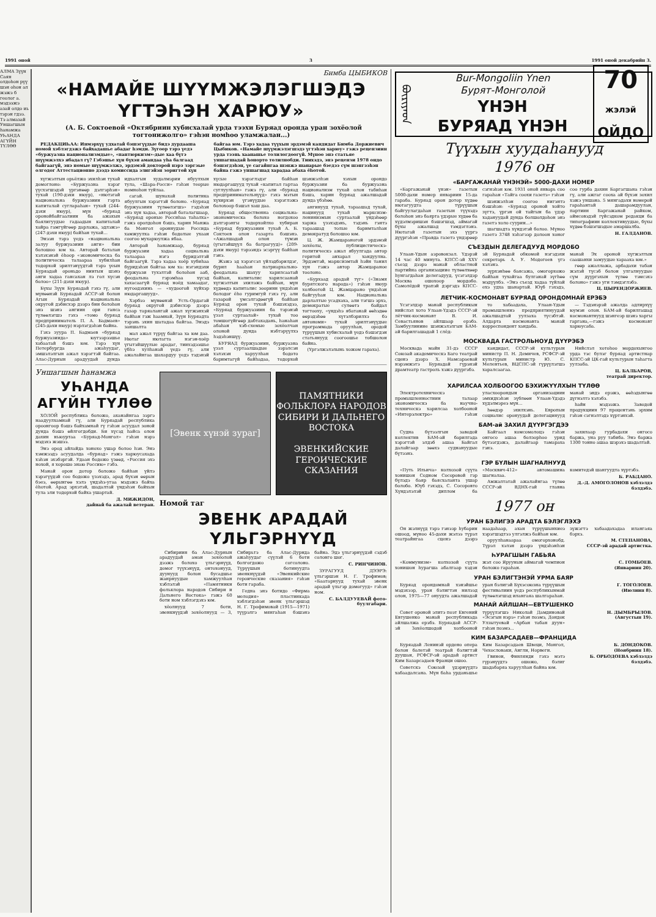1991 оной 3 1991 оной декабрийн 3.
АЛМА Зүүн Саян олдоһон рүү шэн оһон ал жэжэ б геолог а. мэдээжэ азай олдо иь тэрэн гдээ. Тэ алмазай Уншагшын һанамжа УҺАНДА АГҮЙН ТҮЛӨӨ
Бимба ЦЫБИКОВ
«НАМАЙЕ ШҮҮМЖЭЛЭГШЭДЭ ҮГТЭҺЭН ХАРЮУ»
(А. Б. Соктоевой «Октябриин хубисхалай урда тээхи Буряад оронда уран зохёолой тогтонижолго» гэһэн номһоо уламжалан...)
РЕДАКЦИҺАА: Инмэрхүү удхатай бэшэгүүдые бидэ дурдааша номой хэблэгдэжэ байхадашье абадаг һэмди. Зүгоор тэрэ үедэ «буржуазна национализмдые», «пантюркизм»-дые хаа бүтэ шүүмжэлхэ ябадал гү? Гэбэшье хүн бүхэн амандаа уһа балгаад байгаагүй, энэ номые шүүмжэлжэ, эрдэмэй докторой нэрэ зэргэые олгодог Аттестационно дээдэ комиссида элигэйэн зоригтой хүн байгаа юм. Тэрэ хадаа түүхын эрдэмэй кандидат Бимба Доржиевич Цыбиков. «Намайе шүүмжэлэгшэдэ үгтэһэн харюу» гэжэ рецензиин урда тээнь хаанашье толилогдоогүй. Мүноо энэ статьяе уншагшадай һонорто толилнобди. Тиихэдэ, энэ рецензи 1978 ондо бэшэгдэһэн, үе сагайнгаа шэнжэ шанарые бэедээ сүм шэнгээһэн байна гэжэ уншагшад харадаа абаха ёһотой.
хүгжэлтын орьёлжо эхилһэн тухай домоглоно: «Буржуазна хэрэг үүсхэгшэдэй үргэнөөр дэлгэрһэн» тухай (190-дэхи нюур), «нютэгай национальна буржуазиин гэрта капиталай суглараһан» тухай (244-дэхи нюур), мүн «буряад оронойбайгаалиин ба ажахын баялигуудые гадаадын капиталай хайра гамгүйгөөр дарлажа, эдлэжэ» (247-дэхи нюур) байһан тухай...
Энээн тэрэ үедэ «национальна залуу буржуазиин анги» бии болошоо юм ха. Авторай баталан хэлэхэнэй ёһоор «экономическа ба политическа талаараа хубилһан тодорхой эрилтэнүүдтэй тэрэ үеын Буряадай ороньдо ниитын шэнэ анги хадаа гансахан лэ гол хүсэн болоо» (211-дэхи нюур).
Бүхы Зүүн Буряадай гэхэ гү, али мүнөөнэй Буряадай АССР-эй болон Агын Буряадай национальна округой дэбисхэр дээрэ бии болоһон энэ шэнэ ангиин ори ганса түлөөлэгшэ гэхэ «томо буряад предприниматель П. А. Бадмаев» (245-дахи нюур) нэрлэгдэһэн байна.
Гэхэ зуура П. Бадмаев «буряад буржуазиида» юугээрээшье хабаатай бэшэ юм. Тэрэ хүн Петербургда ажаһуудаг, эмшэлэлгын ажал хэрэгтэй байгаа. Алас-Дурнын арадуудай дунда идхалгын худалмэрии ябуулхын тула, «Шара-Росси» гэһэн теорые номноһон туйлаа.
сагай. шунахай политика ябуулгын хэрэгтэй болоно. «Буряад буржуазиин түлөөлэгшэ» гэдэһэн энэ хүн хадаа, авторай баталагшаар, «Буряад ороные Россиһаа таһалха» гэжэ оролдоһон бэшэ, харин Манжа ба Монгол ороннудые Россида хамжуулха гэһэн бодолые ухаан соогоо мухарюулжа ябаа.
Авторай һанамжаар, буряад буржуазии хадаа социальна талаараа нэгэ бүридэлтэй байгаагүй. Тэрэ хадаа хоёр хубиһаа бүридэһэн байгаа юм ха: нэгэндэхи буржуази тухэлтэй болоһон ааб, феодальна гэрэмһаа хүсэд хахасаагүй буряад ноёд хамаадаг, нугоодэхинь — «худоогой хүйхэр нюдаргашууд».
Хэрбээ мүнөөнэй Усть-Ордагай буряад округой дэбисхэр дээрэ газар таряалангай ажал хүгжэнхэй байһан гэж һаамнай, Зүүн Буряадта тэрэнь эхин шатадаа байгаа. Энэдэ заншалта
мал ажал түрүү байгаа ха юм даа. Нютаг нютагта нэгэн-хоёр үгытэйшүүлые арадаг, тиихэдээшье үбһэ хулһанай үедэ гү, али ажалайнгаа шахардуу үедэ тэдэнэй хүсые хэрэглэдэг байһан нюдаргашууд тухай «капитал гартаа суглуулһан» гэжэ гү, али «буряад предпринимательнүүд» гэхэ мэтын хүхирхэн үгэнүүдые хэрэглэжэ болохоор бэшэл хаш даа.
Буряад общественна социальна-экономическа болохо ногдохоо дэлгэрэнгы тодорхойлхо хубиран «Буряад буржуазиин тухай А. Б. Соктоев олон газарта бэшэнэ. «Ажалшадай олон түмэн (үгытэйшүүл ба батрагууд)» (209-дэхи нюур) тэрээндэ эсэргүү байһан гэнэ.
Жэжэ эд хэрэгсэл үйлэдбэрилдэг, бүрил һааһан патриархально-феодальна шахуу харилсаатай байһан, капиталис харилсаанай хүгжэлтын эхилэжэ байһан, мүн хүдөөдэ капиталис зооринн үндэһэн болодог ёһо гуримгуй гэхэ гү, али газарой үмсэлгэдөөгүй байһан Буряад орон тухай бэшэхэдээ, «Буряад буржуазиин ба тэрэнэй үзэл суртаалай» тухай тоо томшогүйгөөр дабтахадань, һанаһан абаһан хэб-схемые зохёолчан олоной дунда нэбтэрүүлхэ һэдэһэншүү.
БУРЯАД буржуазиин, буржуазна үзэл суртаалшадые зэрэлсэн хэлэхэн харуулһан бодото баримтагүй байһадаа, тодорхой шэнжэлһэн хэхын орондо буржуазии ба буржуазна национализм тухай олон табиһан бэшэ, харин буряад ажалшадай дунда үбэһөө.
ангинууд тухай, тараашад тухай, нацинууд тухай марксизм-ленинизмын суртаалай үндэһөөр харжа үзэхэдэнь, тэдэнь гэнтэ тараашад толые баримталһан демократуд болошоо юм.
Ц. Ж. Жамцараногой эрдэмэй зохёолы, публицистическэ-политическэ ажал ябуулгада автор геритой анхарал хандуулна. Эрдэмтэй, марксизмтай һэйн танил хүн гэжэ автор Жамцараное тоолоно.
«Бурхаад арадай түг» («Знамя бурятского народа») гэһэн нюур холбоотой Ц. Жамцарано үндэһэн байгууһан юм. Национальна дарлалтые усадхаха, али тэгшэ эрхэ, демократые сулөөтэ байдал тогтооху, «үндэһэ ябатанай өөһэдөө өөрэдэһөө хүтэлбэрилхэ бэ автономи» тухай эрилтэнүүдые программада оруулһан, ородой түрүүшын хубисхалай үедэ бэшэгдэн статьянууд соогоошье тобшолон байна.
(Үргэлжэлэлынь хожом гараха).
Уншагшын һанамжа
УҺАНДА АГҮЙН ТҮЛӨӨ
ХОЛОЙ республика боложо, аханайнгаа зэргэ наадуулхамнай гү, али Буряадай республика ороонгоор бэшэ байхамнай гү гэһэн асуудал зоной дунда бэшэ өйлгогдобди. Би хүсэд һайса олон дахин ньюуртаа «Буряад-Монгол» гэһэн нэрэ мэдэхэ жэшээ.
Энэ ород айлайда хонохо ушар болоо һэн. Энэ хэмжээдэ асуудалда «буряад» гэжэ харюусахада хэһэн эхэбэргэй. Удаан бодожо үзөөд, «Россия эхэ нохой, я хорошо знаю Россию» гэбэ.
Манай орон дотор боложо байһан үйлэ хэрэгүүдэй соо бодожо үзэхэдэ, арад бүхэн өөрын бэеэ, өөрынгөө хэлэ үндэһэ-угаа мэдэжэ байха ёһотой. Арад эрхэтэй, шадалтай үндэһэн байхын тула эли тодорхой байха ушартай.
Д. МИЖИДОН,
дайнай ба ажалай ветеран.
[Эвенк хүнэй зураг] ПАМЯТНИКИ ФОЛЬКЛОРА НАРОДОВ СИБИРИ И ДАЛЬНЕГО ВОСТОКА
ЭВЕНКИЙСКИЕ ГЕРОИЧЕСКИЕ СКАЗАНИЯ
Номой таг
ЭВЕНК АРАДАЙ ҮЛЬГЭРНҮҮД
Сибириин ба Алас-Дурнын арадуудай аман зохёолой дээжэ болохо үльгэрнүүд, домог түүхэнүүд, онтохонууд, дуунууд болон бусадшье жанрнуудые хамжуулһан хэблэлэй «Памятники фольклора народов Сибири и Дальнего Востока» гэжэ 60 боти ном хэблэгдэхэ юм.
хёолнууд 7 боти, эвенкнүүдэй зохёолнууд — 3, Сибирьтэ ба Алас-Дурнда ажаһуудаг сүүлэй 6 боти болгогдожо согсолоно. Түрүүшын ботинуудта эвенкнүүдэй «Эвенкийские героические сказания» гэһэн боти гараба.
Гедна энэ ботидо «Фирма мелодия» пластинкада хэблэгдэһэн эвенк үльгэршэд Н. Г. Трофимовай (1915—1971) түүрэлгэ мянгаһан бэшэнэ байна. Эдэ үльгэрнүүдэй сэдэб солонго шог.
С. РИНЧИНОВ.
ЗУРАГУУД ДЭЭРЭ: үльгэршэн Н. Г. Трофимов; «Баатарнууд тухай эвенк арадай үльгэр домогууд» гэһэн ном.
С. БАЛДУУЕВАЙ фото-буулгабари.
ᠪᠦᠷᠢᠶᠠᠳ
Bur-Mongoliin Ynen
Бурят-Монголой
ҮНЭН
БУРЯАД ҮНЭН
70
жэлэй
ОЙДО
Түүхын хуудаһанууд
1976 он
«БАРГАЖАНАЙ ҮНЭНЭЙ» 5000-ДАХИ НОМЕР
«Баргажанай үнэн» газетын 5000-дахи номер январиин 15-да гараба. Буряад орон дотор хүдөө нютагуудта түрүүшын байгуулагдаһан газетын түүхэдэ болоһон энэ баярта үдэрые хүдөө ба хүдэлмэришэн бэшэгшэд, аймагай бүхы ажалшад тэмдэглэнэ. Нютагай газетын эхэ үүргэ дүүргэһэн «Правда газетэ үндэрөөр сэгнэһэн юм. 1931 оной январь соо гараһан «Тайга соохи газетэ» гэһэн
шэнжэлһэн соогоо нигэнтэ бэшэһэн: «Буряад ороной хойто зүгтэ, үргэн ой тайгын ба үдэр хадануудай дунда болшолдоһон энэ газетэ холо суурин...»
шагшадта хүндэтэй болоо. Мүноо газетэ 3748 хэһэгээр долоон хоног соо гурба дахин Баргагшана гэһэн гү, али ажгаг сооха ай бүхэн зохил хэжэ уншана. 5 мянгадахи номерой гараһантай дашарамдуулан, партиин Баргажанай райком, аймсовэдэй гүйсэдком редакци ба типографиин коллективуудые, бүхы хүдөө бэшэгшэдые амаршалба.
Н. ГАЛДАНОВ.
СЪЕЗДЫН ДЕЛЕГАДУУД МОРДОБО
Улаан-Үдын аэровокзал. Үдэрэй 14 час 40 минута. КПСС-эй XXV съезд дээрэ манай областной партийна организациие түлөөлхөөр һунгагдаһан делегадууд, үсэгэлдэр Москва ошохоор мордобо. Самолёдой трапэй дэргэдэ КПСС-эй Буряадай обкомой нэгэдэхи секретарь А. У. Модогоев үгэ хэлэнэ.
зүрхэнһөө баясажа, омогорхожо байһан тухайгаа булганай зүгһөө мэдүүлбэ. «Энэ съезд хадаа түйлай ехэ удха шанартай. Юүб гэхэдэ, манай Эх ороной хүгжэлтын саашанхи замуудые харааха юм.»
гөөр ажаллажа, арбадахи табан жэлэй түсэб болон улгалнуудые сүм дүүргэхын түлөө тэмсэхэ болоно» гэжэ уги тэмдэглэбэ.
Ц. ЦЫРЕНДОРЖИЕВ.
ЛЕТЧИК-КОСМОНАВТ БУРЯАД ОРОНДОМНАЙ ЕРЭБЭ
Үсэгэлдэр манай республикын нийслэл хото Улаан-Үдэдэ СССР-эй лётчик-космонавт В. И. Севастьянов айлшаар ерэбэ. Замбуулиниие шэнжэлэлгын БАМ-ай барилгашадай 1 слёд-
то хабаадаха, Улаан-Үдын промышленнэ предприятинуудай ажалшадтай уулзаха түсэбтэй. Алдарта космонавта манай корреспондент хандаба.
— Тэдэнэрэй ажалда адлирхүү юумэн олон. БАМ-ай барилгашад космонавтнууд шэнгеэр шэнэ харгы гаргана,—гэжэ космонавт харюусаба.
МОСКВАДА ГАСТРОЛЬНОУД ДҮҮРЭБЭ
Москвада майн 31-дэ СССР Союзай академическэ Баго театрай сценэ дээрэ Х. Намсараевай нэрэмжэтэ Буряадай гүрэнэй драмтеатр гастроль хэжэ дүүргэбэ.
кандидат, СССР-эй культурын министр П. Н. Демичев, РСФСР-эй культурын министр Ю. С. Мелентьев, ВЦСПС-эй гүрүүлэгшэ харалсаагаа.
Нийслэл хотоһоо мордохынгоо урда тэс булэг буряад артистнар КПСС-эй ЦК-гай культурын таһагта уулзаба.
Ц. БАЛБАРОВ,
театрай директор.
ХАРИЛСАА ХОЛБООГОО БЭХИЖҮҮЛХЫН ТҮЛӨӨ
Электротехническэ промышленностиин талаар экономическэ ба научно-техническэ харилсаа холбооной «Интерэлектро» гэһэн уласхоорондын организациин эмхидхэһэн зүблөөн Улаан-Үдэдэ хүдэлмэреэ мүн...
һөөдэр эхилхэнь. Европын социалис оронуудай делегацинууд манай эндэ ерэжэ, өөһэдынгөө дүгнэлтэ хэлэбэ.
һайн мэдээжэ. Заводой продукциин 97 процентэнь эрхим гэһэн сэгнэлтэдэ хүртэнхэй.
БАМ-ай ЗАХИЛ ДҮҮРГЭГДЭЭ
Судна бүтээлгын заводой коллектив БАМ-ай барилгада хэрэгтэй элдэб ашаа Байгал далайгаар зөөхэ суднануудые бүтээнэ.
Байгаал комсомолоцэ гэһэн онгосо ашаа болзорһоо урид бүтээгдэжэ, далайгаар тамараха гэнэ.
захилаар гурбадахи онгосо баржа, уна руу табиба. Энэ баржа 1300 тонно ашаа шэрэхэ шадалтай.
ГЭР БҮЛЫН ШАГНАЛНУУД
«Путь Ильича» колхозой сүүта хонишон Содном Сосоровой гэр бүлэдэ баяр баясхаланта ушар болобо. Юүб гэхэдэ, С. Сосоровто Хүндэлэлэй диплом ба «Москвич-412» автомашина шагналаа.
Амжалтатай ажалайнгаа түлөө СССР-эй ВДНХ-гай главна комитедэй шангуудта хүртэбэ.
Б. РАБДАНО.
Д.-Д. АМОГОЛОНОВ хэблэлдэ бэлдэбэ.
1977 он
УРАН БЭЛИГЭЭ АРАДТА БЭЛЭГЛЭХЭ
Он жэлнүүд тэрэ гэнээр һубарин ошоод, мүноо 45-дахи жэлээ түрэл театрайнгаа сценэ дээрэ наадаһаар, ахан түрүүшынхиеэ хэрэгшэдтээ улгэлжэ байһан юм.
оруулһанаараа омогорхонобд. Түрэл хэлэн дээрэ үндэһэнһэн зүжэгтэ хабаадахадаа илангаяа бэрхэ.
М. СТЕПАНОВА,
СССР-эй арадай артистка.
ҺУРАГШЫН ГАБЬЯА
«Коммунизм» колхозой сүүта хонишон һурагша абалгаар хэдэн жэл соо Яруунын аймагай чемпион боложо гараһан.
С. ГОМБОЕВ.
(Январиин 20).
УРАН БЭЛИГТЭНЭЙ УРМА БАЯР
Буряад орондомнай хэнэйшье мэдэхээр, уран бэлигтэн нилээд олон, 1975—77 онуудта ажалшадай уран бэлигэй Бүхэсоюзна түрүүшын фестивалиин үедэ республикынмай түлөөлэгшэд илангаяа шалгараһан.
Г. ТОГОЛОЕВ.
(Июлиин 8).
МАНАЙ АЙЛШАН—ЕВТУШЕНКО
Совет ороной элитэ поэт Евгений Евтушенко манай республикада айлшалжа ерэбэ. Буряадай АССР-эй Зохёолшодой холбооной түрүүлэгшэ Николай Дамдиновай «Эсэгын нэрэ» гэһэн поэмэ, Дондок Улзытуевай «Арбан табан дуун» гэһэн поэмэ...
Н. ДЫМБРЫЛОВ.
(Августын 19).
КИМ БАЗАРСАДАЕВ—ФРАНЦИДА
Буряадай Ленинэй ордено опера болон балетэй театрай бэлигтэй дуушан, РСФСР-эй арадай артист Ким Базарсадаев Франци ошоо.
Советскэ Союзай үдэрнүүдтэ хабаадалсана. Мүн баһа урданьшье Ким Базарсадаев Швеци, Монгол, Чехословаки, Англи, Норвеги.
Гвинеи, Финлянди гэхэ мэтэ гүрэнүүдтэ ошожо, бэлиг шадабаряа харуулһан байна юм.
Б. ДОНДОКОВ.
(Ноябриин 18).
Б. ОРБОДОЕВА хэблэлдэ бэлдэбэ.